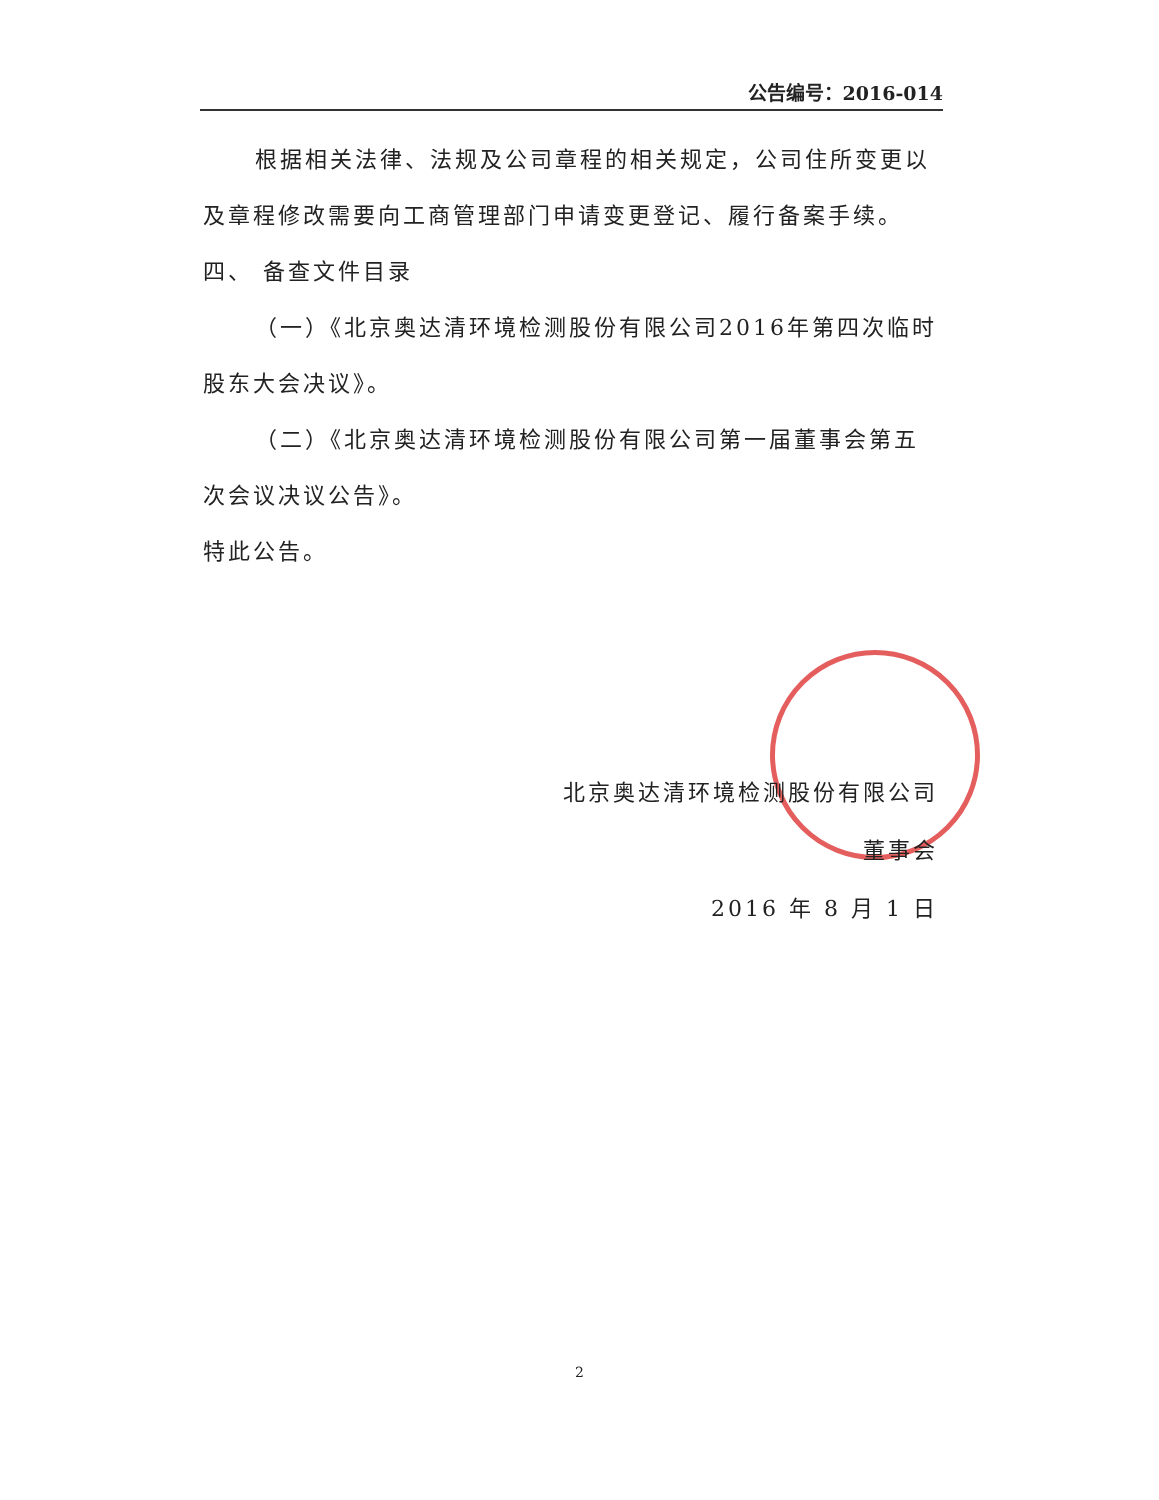公告编号：2016-014
根据相关法律、法规及公司章程的相关规定，公司住所变更以及章程修改需要向工商管理部门申请变更登记、履行备案手续。
四、 备查文件目录
（一）《北京奥达清环境检测股份有限公司2016年第四次临时股东大会决议》。
（二）《北京奥达清环境检测股份有限公司第一届董事会第五次会议决议公告》。
特此公告。
北京奥达清环境检测股份有限公司
董事会
2016 年 8 月 1 日
2